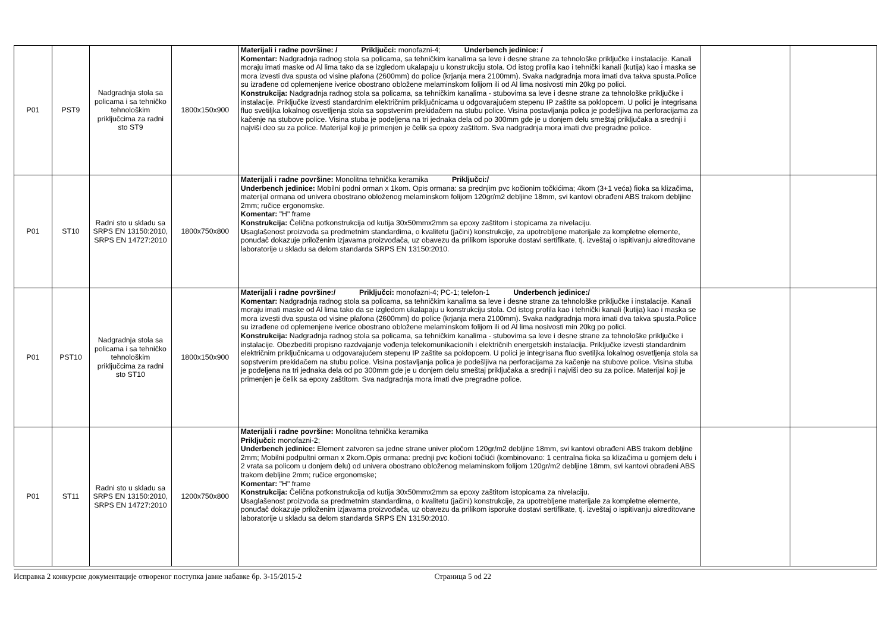| P01 | PST9 | Nadgradnja stola sa policama i sa tehničko tehnološkim priključcima za radni sto ST9 | 1800x150x900 | Materijali i radne površine: / Priključci: monofazni-4; Underbench jedinice: / Komentar: Nadgradnja radnog stola sa policama, sa tehničkim kanalima sa leve i desne strane za tehnološke priključke i instalacije. Kanali moraju imati maske od Al lima tako da se izgledom ukalapaju u konstrukciju stola. Od istog profila kao i tehnički kanali (kutija) kao i maska se mora izvesti dva spusta od visine plafona (2600mm) do police (krjanja mera 2100mm). Svaka nadgradnja mora imati dva takva spusta.Police su izrađene od oplemenjene iverice obostrano obložene melaminskom folijom ili od Al lima nosivosti min 20kg po polici. Konstrukcija: Nadgradnja radnog stola sa policama, sa tehničkim kanalima - stubovima sa leve i desne strane za tehnološke priključke i instalacije. Priključke izvesti standardnim električnim priključnicama u odgovarajućem stepenu IP zaštite sa poklopcem. U polici je integrisana fluo svetiljka lokalnog osvetljenja stola sa sopstvenim prekidačem na stubu police. Visina postavljanja polica je podešljiva na perforacijama za kačenje na stubove police. Visina stuba je podeljena na tri jednaka dela od po 300mm gde je u donjem delu smeštaj priključaka a srednji i najviši deo su za police. Materijal koji je primenjen je čelik sa epoxy zaštitom. Sva nadgradnja mora imati dve pregradne police. | | |
| P01 | ST10 | Radni sto u skladu sa SRPS EN 13150:2010, SRPS EN 14727:2010 | 1800x750x800 | Materijali i radne površine: Monolitna tehnička keramika Priključci:/ Underbench jedinice: Mobilni podni orman x 1kom. Opis ormana: sa prednjim pvc kočionim točkićima; 4kom (3+1 veća) fioka sa klizačima, materijal ormana od univera obostrano obloženog melaminskom folijom 120gr/m2 debljine 18mm, svi kantovi obrađeni ABS trakom debljine 2mm; ručice ergonomske. Komentar: "H" frame Konstrukcija: Čelična potkonstrukcija od kutija 30x50mmx2mm sa epoxy zaštitom i stopicama za nivelaciju. U saglašenost proizvoda sa predmetnim standardima, o kvalitetu (jačini) konstrukcije, za upotrebljene materijale za kompletne elemente, ponuđač dokazuje priloženim izjavama proizvođača, uz obavezu da prilikom isporuke dostavi sertifikate, tj. izveštaj o ispitivanju akreditovane laboratorije u skladu sa delom standarda SRPS EN 13150:2010. | | |
| P01 | PST10 | Nadgradnja stola sa policama i sa tehničko tehnološkim priključcima za radni sto ST10 | 1800x150x900 | Materijali i radne površine:/ Priključci: monofazni-4; PC-1; telefon-1 Underbench jedinice:/ Komentar: Nadgradnja radnog stola sa policama, sa tehničkim kanalima sa leve i desne strane za tehnološke priključke i instalacije. Kanali moraju imati maske od Al lima tako da se izgledom ukalapaju u konstrukciju stola. Od istog profila kao i tehnički kanali (kutija) kao i maska se mora izvesti dva spusta od visine plafona (2600mm) do police (krjanja mera 2100mm). Svaka nadgradnja mora imati dva takva spusta.Police su izrađene od oplemenjene iverice obostrano obložene melaminskom folijom ili od Al lima nosivosti min 20kg po polici. Konstrukcija: Nadgradnja radnog stola sa policama, sa tehničkim kanalima - stubovima sa leve i desne strane za tehnološke priključke i instalacije. Obezbediti propisno razdvajanje vođenja telekomunikacionih i električnih energetskih instalacija. Priključke izvesti standardnim električnim priključnicama u odgovarajućem stepenu IP zaštite sa poklopcem. U polici je integrisana fluo svetiljka lokalnog osvetljenja stola sa sopstvenim prekidačem na stubu police. Visina postavljanja polica je podešljiva na perforacijama za kačenje na stubove police. Visina stuba je podeljena na tri jednaka dela od po 300mm gde je u donjem delu smeštaj priključaka a srednji i najviši deo su za police. Materijal koji je primenjen je čelik sa epoxy zaštitom. Sva nadgradnja mora imati dve pregradne police. | | |
| P01 | ST11 | Radni sto u skladu sa SRPS EN 13150:2010, SRPS EN 14727:2010 | 1200x750x800 | Materijali i radne površine: Monolitna tehnička keramika Priključci: monofazni-2; Underbench jedinice: Element zatvoren sa jedne strane univer pločom 120gr/m2 debljine 18mm, svi kantovi obrađeni ABS trakom debljine 2mm; Mobilni podpultni orman x 2kom.Opis ormana: prednji pvc kočioni točkići (kombinovano: 1 centralna fioka sa klizačima u gornjem delu i 2 vrata sa policom u donjem delu) od univera obostrano obloženog melaminskom folijom 120gr/m2 debljine 18mm, svi kantovi obrađeni ABS trakom debljine 2mm; ručice ergonomske; Komentar: "H" frame Konstrukcija: Čelična potkonstrukcija od kutija 30x50mmx2mm sa epoxy zaštitom istopicama za nivelaciju. U saglašenost proizvoda sa predmetnim standardima, o kvalitetu (jačini) konstrukcije, za upotrebljene materijale za kompletne elemente, ponuđač dokazuje priloženim izjavama proizvođača, uz obavezu da prilikom isporuke dostavi sertifikate, tj. izveštaj o ispitivanju akreditovane laboratorije u skladu sa delom standarda SRPS EN 13150:2010. | | |
Исправка 2 конкурсне документације отвореног поступка јавне набавке бр. 3-15/2015-2 Страница 5 od 22